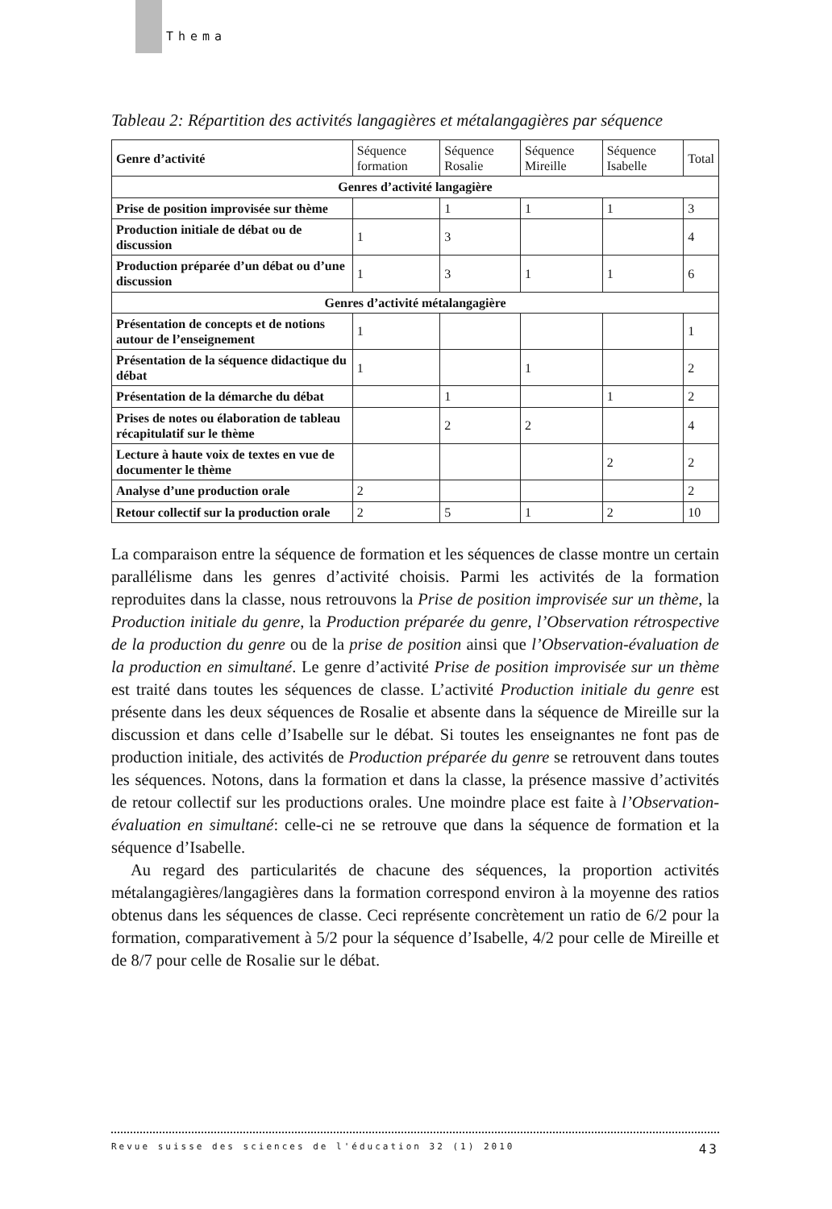Thema
Tableau 2: Répartition des activités langagières et métalangagières par séquence
| Genre d’activité | Séquence formation | Séquence Rosalie | Séquence Mireille | Séquence Isabelle | Total |
| Genres d’activité langagière | | | | | |
| Prise de position improvisée sur thème | | 1 | 1 | 1 | 3 |
| Production initiale de débat ou de discussion | 1 | 3 | | | 4 |
| Production préparée d’un débat ou d’une discussion | 1 | 3 | 1 | 1 | 6 |
| Genres d’activité métalangagière | | | | | |
| Présentation de concepts et de notions autour de l’enseignement | 1 | | | | 1 |
| Présentation de la séquence didactique du débat | 1 | | 1 | | 2 |
| Présentation de la démarche du débat | | 1 | | 1 | 2 |
| Prises de notes ou élaboration de tableau récapitulatif sur le thème | | 2 | 2 | | 4 |
| Lecture à haute voix de textes en vue de documenter le thème | | | | 2 | 2 |
| Analyse d’une production orale | 2 | | | | 2 |
| Retour collectif sur la production orale | 2 | 5 | 1 | 2 | 10 |
La comparaison entre la séquence de formation et les séquences de classe montre un certain parallélisme dans les genres d’activité choisis. Parmi les activités de la formation reproduites dans la classe, nous retrouvons la Prise de position improvisée sur un thème, la Production initiale du genre, la Production préparée du genre, l’Observation rétrospective de la production du genre ou de la prise de position ainsi que l’Observation-évaluation de la production en simultané. Le genre d’activité Prise de position improvisée sur un thème est traité dans toutes les séquences de classe. L’activité Production initiale du genre est présente dans les deux séquences de Rosalie et absente dans la séquence de Mireille sur la discussion et dans celle d’Isabelle sur le débat. Si toutes les enseignantes ne font pas de production initiale, des activités de Production préparée du genre se retrouvent dans toutes les séquences. Notons, dans la formation et dans la classe, la présence massive d’activités de retour collectif sur les productions orales. Une moindre place est faite à l’Observation-évaluation en simultané: celle-ci ne se retrouve que dans la séquence de formation et la séquence d’Isabelle.
Au regard des particularités de chacune des séquences, la proportion activités métalangagières/langagières dans la formation correspond environ à la moyenne des ratios obtenus dans les séquences de classe. Ceci représente concrètement un ratio de 6/2 pour la formation, comparativement à 5/2 pour la séquence d’Isabelle, 4/2 pour celle de Mireille et de 8/7 pour celle de Rosalie sur le débat.
Revue suisse des sciences de l'éducation 32 (1) 2010 43